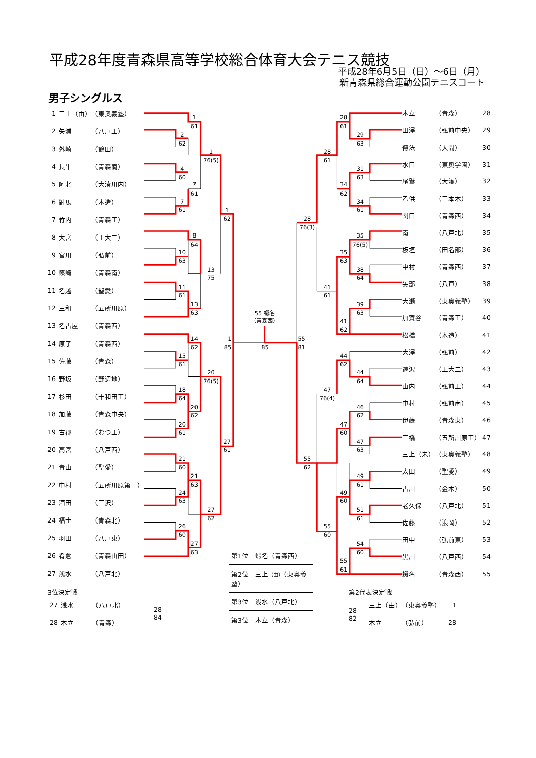平成28年度青森県高等学校総合体育大会テニス競技
平成28年6月5日（日）～6日（月）
新青森県総合運動公園テニスコート
男子シングルス
| 1 | 三上（由） | （東奥義塾） |
| 2 | 矢浦 | （八戸工） |
| 3 | 外崎 | （鶴田） |
| 4 | 長牛 | （青森商） |
| 5 | 阿北 | （大湊川内） |
| 6 | 對馬 | （木造） |
| 7 | 竹内 | （青森工） |
| 8 | 大宮 | （工大二） |
| 9 | 宮川 | （弘前） |
| 10 | 篠崎 | （青森南） |
| 11 | 名越 | （聖愛） |
| 12 | 三和 | （五所川原） |
| 13 | 名古屋 | （青森西） |
| 14 | 原子 | （青森西） |
| 15 | 佐藤 | （青森） |
| 16 | 野坂 | （野辺地） |
| 17 | 杉田 | （十和田工） |
| 18 | 加藤 | （青森中央） |
| 19 | 古郡 | （むつ工） |
| 20 | 高宮 | （八戸西） |
| 21 | 青山 | （聖愛） |
| 22 | 中村 | （五所川原第一） |
| 23 | 酒田 | （三沢） |
| 24 | 福士 | （青森北） |
| 25 | 羽田 | （八戸東） |
| 26 | 肴倉 | （青森山田） |
| 27 | 浅水 | （八戸北） |
1
61
2
62
1
76(5)
4
60
7
61
7
61
1
62
8
64
10
63
13
75
11
61
13
63
14
62
1
85
15
61
20
76(5)
18
64
20
62
20
61
27
61
21
60
21
63
24
63
27
62
26
60
27
63
55 蝦名
（青森西）
85
55
81
28
61
29
63
28
61
31
63
34
62
34
61
28
76(3)
35
76(5)
35
63
38
64
41
61
39
63
41
62
44
62
44
64
47
76(4)
46
62
47
60
47
63
55
62
49
61
49
60
51
61
55
60
54
60
55
61
| 木立 | （青森） | 28 |
| 田澤 | （弘前中央） | 29 |
| 傳法 | （大間） | 30 |
| 水口 | （東奥学園） | 31 |
| 尾鷲 | （大湊） | 32 |
| 乙供 | （三本木） | 33 |
| 関口 | （青森西） | 34 |
| 南 | （八戸北） | 35 |
| 板垣 | （田名部） | 36 |
| 中村 | （青森西） | 37 |
| 矢部 | （八戸） | 38 |
| 大瀬 | （東奥義塾） | 39 |
| 加賀谷 | （青森工） | 40 |
| 松橋 | （木造） | 41 |
| 大澤 | （弘前） | 42 |
| 遠沢 | （工大二） | 43 |
| 山内 | （弘前工） | 44 |
| 中村 | （弘前南） | 45 |
| 伊藤 | （青森東） | 46 |
| 三橋 | （五所川原工） | 47 |
| 三上（未） | （東奥義塾） | 48 |
| 太田 | （聖愛） | 49 |
| 古川 | （金木） | 50 |
| 老久保 | （八戸北） | 51 |
| 佐藤 | （浪岡） | 52 |
| 田中 | （弘前東） | 53 |
| 黒川 | （八戸西） | 54 |
| 蝦名 | （青森西） | 55 |
3位決定戦
| 27 | 浅水 | （八戸北） |
| 28 | 木立 | （青森） |
28
84
第1位　蝦名（青森西）
第2位　三上（由）（東奥義塾）
第3位　浅水（八戸北）
第3位　木立（青森）
第2代表決定戦
28
82
| 三上（由） | （東奥義塾） | 1 |
| 木立 | （弘前） | 28 |